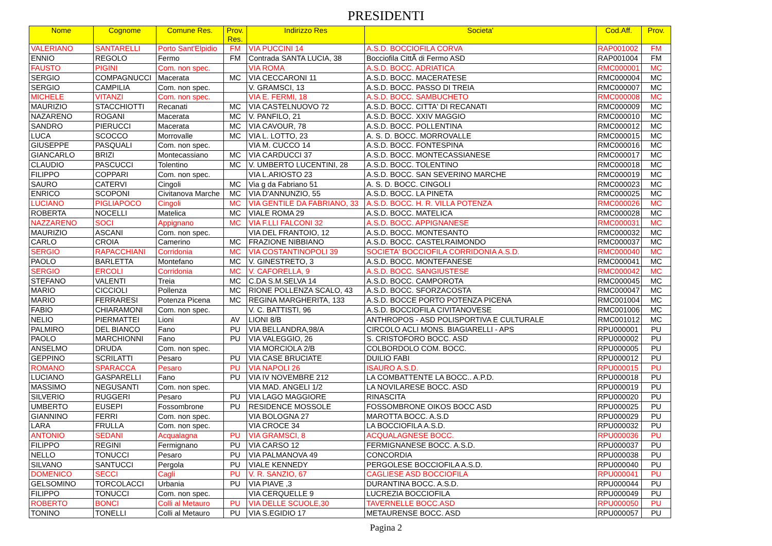PRESIDENTI
| Nome | Cognome | Comune Res. | Prov. Res. | Indirizzo Res | Societa' | Cod.Aff. | Prov. |
| --- | --- | --- | --- | --- | --- | --- | --- |
| VALERIANO | SANTARELLI | Porto Sant'Elpidio | FM | VIA PUCCINI 14 | A.S.D. BOCCIOFILA CORVA | RAP001002 | FM |
| ENNIO | REGOLO | Fermo | FM | Contrada SANTA LUCIA, 38 | Bocciofila CittÃ di Fermo ASD | RAP001004 | FM |
| FAUSTO | PIGINI | Com. non spec. | | VIA ROMA | A.S.D. BOCC. ADRIATICA | RMC000001 | MC |
| SERGIO | COMPAGNUCCI | Macerata | MC | VIA CECCARONI 11 | A.S.D. BOCC. MACERATESE | RMC000004 | MC |
| SERGIO | CAMPILIA | Com. non spec. | | V. GRAMSCI, 13 | A.S.D. BOCC. PASSO DI TREIA | RMC000007 | MC |
| MICHELE | VITANZI | Com. non spec. | | VIA E. FERMI, 18 | A.S.D. BOCC. SAMBUCHETO | RMC000008 | MC |
| MAURIZIO | STACCHIOTTI | Recanati | MC | VIA CASTELNUOVO 72 | A.S.D. BOCC. CITTA' DI RECANATI | RMC000009 | MC |
| NAZARENO | ROGANI | Macerata | MC | V. PANFILO, 21 | A.S.D. BOCC. XXIV MAGGIO | RMC000010 | MC |
| SANDRO | PIERUCCI | Macerata | MC | VIA CAVOUR, 78 | A.S.D. BOCC. POLLENTINA | RMC000012 | MC |
| LUCA | SCOCCO | Morrovalle | MC | VIA L. LOTTO, 23 | A. S. D. BOCC. MORROVALLE | RMC000015 | MC |
| GIUSEPPE | PASQUALI | Com. non spec. | | VIA M. CUCCO 14 | A.S.D. BOCC. FONTESPINA | RMC000016 | MC |
| GIANCARLO | BRIZI | Montecassiano | MC | VIA CARDUCCI 37 | A.S.D. BOCC. MONTECASSIANESE | RMC000017 | MC |
| CLAUDIO | PASCUCCI | Tolentino | MC | V. UMBERTO LUCENTINI, 28 | A.S.D. BOCC. TOLENTINO | RMC000018 | MC |
| FILIPPO | COPPARI | Com. non spec. | | VIA L.ARIOSTO 23 | A.S.D. BOCC. SAN SEVERINO MARCHE | RMC000019 | MC |
| SAURO | CATERVI | Cingoli | MC | Via g da Fabriano 51 | A. S. D. BOCC. CINGOLI | RMC000023 | MC |
| ENRICO | SCOPONI | Civitanova Marche | MC | VIA D'ANNUNZIO, 55 | A.S.D. BOCC. LA PINETA | RMC000025 | MC |
| LUCIANO | PIGLIAPOCO | Cingoli | MC | VIA GENTILE DA FABRIANO, 33 | A.S.D. BOCC. H. R. VILLA POTENZA | RMC000026 | MC |
| ROBERTA | NOCELLI | Matelica | MC | VIALE ROMA 29 | A.S.D. BOCC. MATELICA | RMC000028 | MC |
| NAZZARENO | SOCI | Appignano | MC | VIA F.LLI FALCONI 32 | A.S.D. BOCC. APPIGNANESE | RMC000031 | MC |
| MAURIZIO | ASCANI | Com. non spec. | | VIA DEL FRANTOIO, 12 | A.S.D. BOCC. MONTESANTO | RMC000032 | MC |
| CARLO | CROIA | Camerino | MC | FRAZIONE NIBBIANO | A.S.D. BOCC. CASTELRAIMONDO | RMC000037 | MC |
| SERGIO | RAPACCHIANI | Corridonia | MC | VIA COSTANTINOPOLI 39 | SOCIETA' BOCCIOFILA CORRIDONIA A.S.D. | RMC000040 | MC |
| PAOLO | BARLETTA | Montefano | MC | V. GINESTRETO, 3 | A.S.D. BOCC. MONTEFANESE | RMC000041 | MC |
| SERGIO | ERCOLI | Corridonia | MC | V. CAFORELLA, 9 | A.S.D. BOCC. SANGIUSTESE | RMC000042 | MC |
| STEFANO | VALENTI | Treia | MC | C.DA S.M.SELVA 14 | A.S.D. BOCC. CAMPOROTA | RMC000045 | MC |
| MARIO | CICCIOLI | Pollenza | MC | RIONE POLLENZA SCALO, 43 | A.S.D. BOCC. SFORZACOSTA | RMC000047 | MC |
| MARIO | FERRARESI | Potenza Picena | MC | REGINA MARGHERITA, 133 | A.S.D. BOCCE PORTO POTENZA PICENA | RMC001004 | MC |
| FABIO | CHIARAMONI | Com. non spec. | | V. C. BATTISTI, 96 | A.S.D. BOCCIOFILA CIVITANOVESE | RMC001006 | MC |
| NELIO | PIERMATTEI | Lioni | AV | LIONI 8/B | ANTHROPOS - ASD POLISPORTIVA E CULTURALE | RMC001012 | MC |
| PALMIRO | DEL BIANCO | Fano | PU | VIA BELLANDRA,98/A | CIRCOLO ACLI MONS. BIAGIARELLI - APS | RPU000001 | PU |
| PAOLO | MARCHIONNI | Fano | PU | VIA VALEGGIO, 26 | S. CRISTOFORO BOCC. ASD | RPU000002 | PU |
| ANSELMO | DRUDA | Com. non spec. | | VIA MORCIOLA 2/B | COLBORDOLO COM. BOCC. | RPU000005 | PU |
| GEPPINO | SCRILATTI | Pesaro | PU | VIA CASE BRUCIATE | DUILIO FABI | RPU000012 | PU |
| ROMANO | SPARACCA | Pesaro | PU | VIA NAPOLI 26 | ISAURO A.S.D. | RPU000015 | PU |
| LUCIANO | GASPARELLI | Fano | PU | VIA IV NOVEMBRE 212 | LA COMBATTENTE LA BOCC.. A.P.D. | RPU000018 | PU |
| MASSIMO | NEGUSANTI | Com. non spec. | | VIA MAD. ANGELI 1/2 | LA NOVILARESE BOCC. ASD | RPU000019 | PU |
| SILVERIO | RUGGERI | Pesaro | PU | VIA LAGO MAGGIORE | RINASCITA | RPU000020 | PU |
| UMBERTO | EUSEPI | Fossombrone | PU | RESIDENCE MOSSOLE | FOSSOMBRONE OIKOS BOCC ASD | RPU000025 | PU |
| GIANNINO | FERRI | Com. non spec. | | VIA BOLOGNA 27 | MAROTTA BOCC. A.S.D | RPU000029 | PU |
| LARA | FRULLA | Com. non spec. | | VIA CROCE 34 | LA BOCCIOFILA A.S.D. | RPU000032 | PU |
| ANTONIO | SEDANI | Acqualagna | PU | VIA GRAMSCI, 8 | ACQUALAGNESE BOCC. | RPU000036 | PU |
| FILIPPO | REGINI | Fermignano | PU | VIA CARSO 12 | FERMIGNANESE BOCC. A.S.D. | RPU000037 | PU |
| NELLO | TONUCCI | Pesaro | PU | VIA PALMANOVA 49 | CONCORDIA | RPU000038 | PU |
| SILVANO | SANTUCCI | Pergola | PU | VIALE KENNEDY | PERGOLESE BOCCIOFILA A.S.D. | RPU000040 | PU |
| DOMENICO | SECCI | Cagli | PU | V. R. SANZIO, 67 | CAGLIESE ASD BOCCIOFILA | RPU000041 | PU |
| GELSOMINO | TORCOLACCI | Urbania | PU | VIA PIAVE ,3 | DURANTINA BOCC. A.S.D. | RPU000044 | PU |
| FILIPPO | TONUCCI | Com. non spec. | | VIA CERQUELLE 9 | LUCREZIA BOCCIOFILA | RPU000049 | PU |
| ROBERTO | BONCI | Colli al Metauro | PU | VIA DELLE SCUOLE,30 | TAVERNELLE BOCC.ASD | RPU000050 | PU |
| TONINO | TONELLI | Colli al Metauro | PU | VIA S.EGIDIO 17 | METAURENSE BOCC. ASD | RPU000057 | PU |
Pagina 2